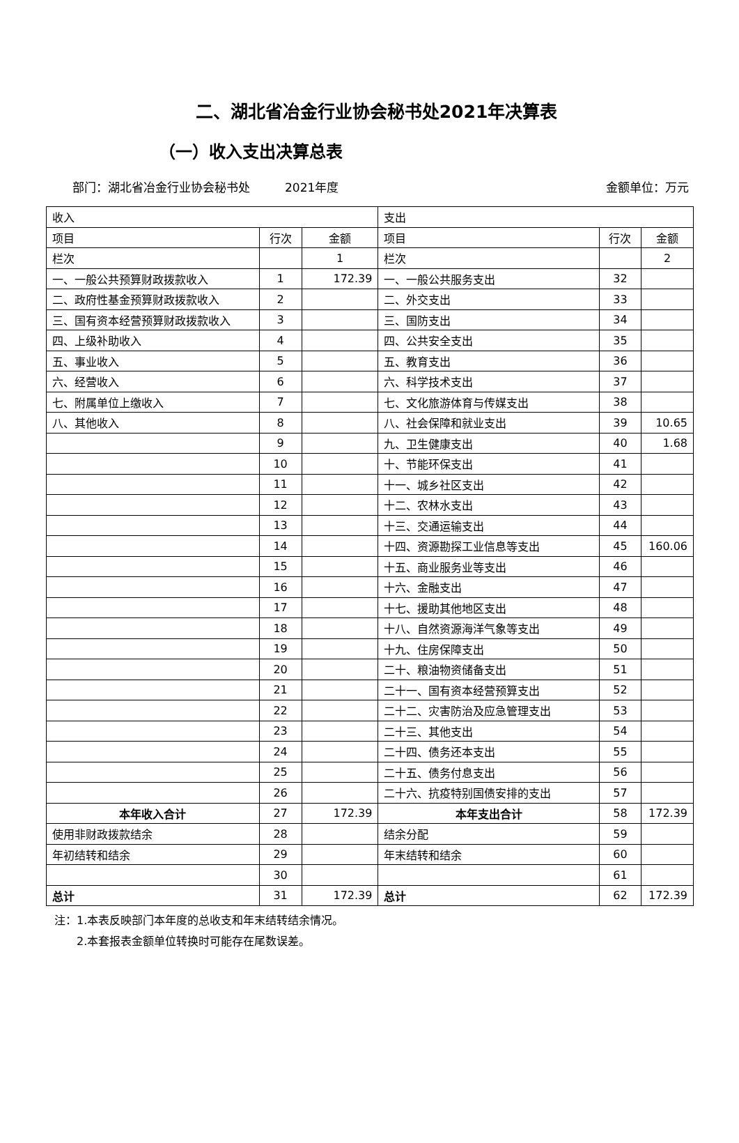二、湖北省冶金行业协会秘书处2021年决算表
（一）收入支出决算总表
部门：湖北省冶金行业协会秘书处 2021年度 金额单位：万元
| 收入 | | | 支出 | | |
| --- | --- | --- | --- | --- | --- |
| 项目 | 行次 | 金额 | 项目 | 行次 | 金额 |
| 栏次 | | 1 | 栏次 | | 2 |
| 一、一般公共预算财政拨款收入 | 1 | 172.39 | 一、一般公共服务支出 | 32 | |
| 二、政府性基金预算财政拨款收入 | 2 | | 二、外交支出 | 33 | |
| 三、国有资本经营预算财政拨款收入 | 3 | | 三、国防支出 | 34 | |
| 四、上级补助收入 | 4 | | 四、公共安全支出 | 35 | |
| 五、事业收入 | 5 | | 五、教育支出 | 36 | |
| 六、经营收入 | 6 | | 六、科学技术支出 | 37 | |
| 七、附属单位上缴收入 | 7 | | 七、文化旅游体育与传媒支出 | 38 | |
| 八、其他收入 | 8 | | 八、社会保障和就业支出 | 39 | 10.65 |
| | 9 | | 九、卫生健康支出 | 40 | 1.68 |
| | 10 | | 十、节能环保支出 | 41 | |
| | 11 | | 十一、城乡社区支出 | 42 | |
| | 12 | | 十二、农林水支出 | 43 | |
| | 13 | | 十三、交通运输支出 | 44 | |
| | 14 | | 十四、资源勘探工业信息等支出 | 45 | 160.06 |
| | 15 | | 十五、商业服务业等支出 | 46 | |
| | 16 | | 十六、金融支出 | 47 | |
| | 17 | | 十七、援助其他地区支出 | 48 | |
| | 18 | | 十八、自然资源海洋气象等支出 | 49 | |
| | 19 | | 十九、住房保障支出 | 50 | |
| | 20 | | 二十、粮油物资储备支出 | 51 | |
| | 21 | | 二十一、国有资本经营预算支出 | 52 | |
| | 22 | | 二十二、灾害防治及应急管理支出 | 53 | |
| | 23 | | 二十三、其他支出 | 54 | |
| | 24 | | 二十四、债务还本支出 | 55 | |
| | 25 | | 二十五、债务付息支出 | 56 | |
| | 26 | | 二十六、抗疫特别国债安排的支出 | 57 | |
| 本年收入合计 | 27 | 172.39 | 本年支出合计 | 58 | 172.39 |
| 使用非财政拨款结余 | 28 | | 结余分配 | 59 | |
| 年初结转和结余 | 29 | | 年末结转和结余 | 60 | |
| | 30 | | | 61 | |
| 总计 | 31 | 172.39 | 总计 | 62 | 172.39 |
注：1.本表反映部门本年度的总收支和年末结转结余情况。
  2.本套报表金额单位转换时可能存在尾数误差。